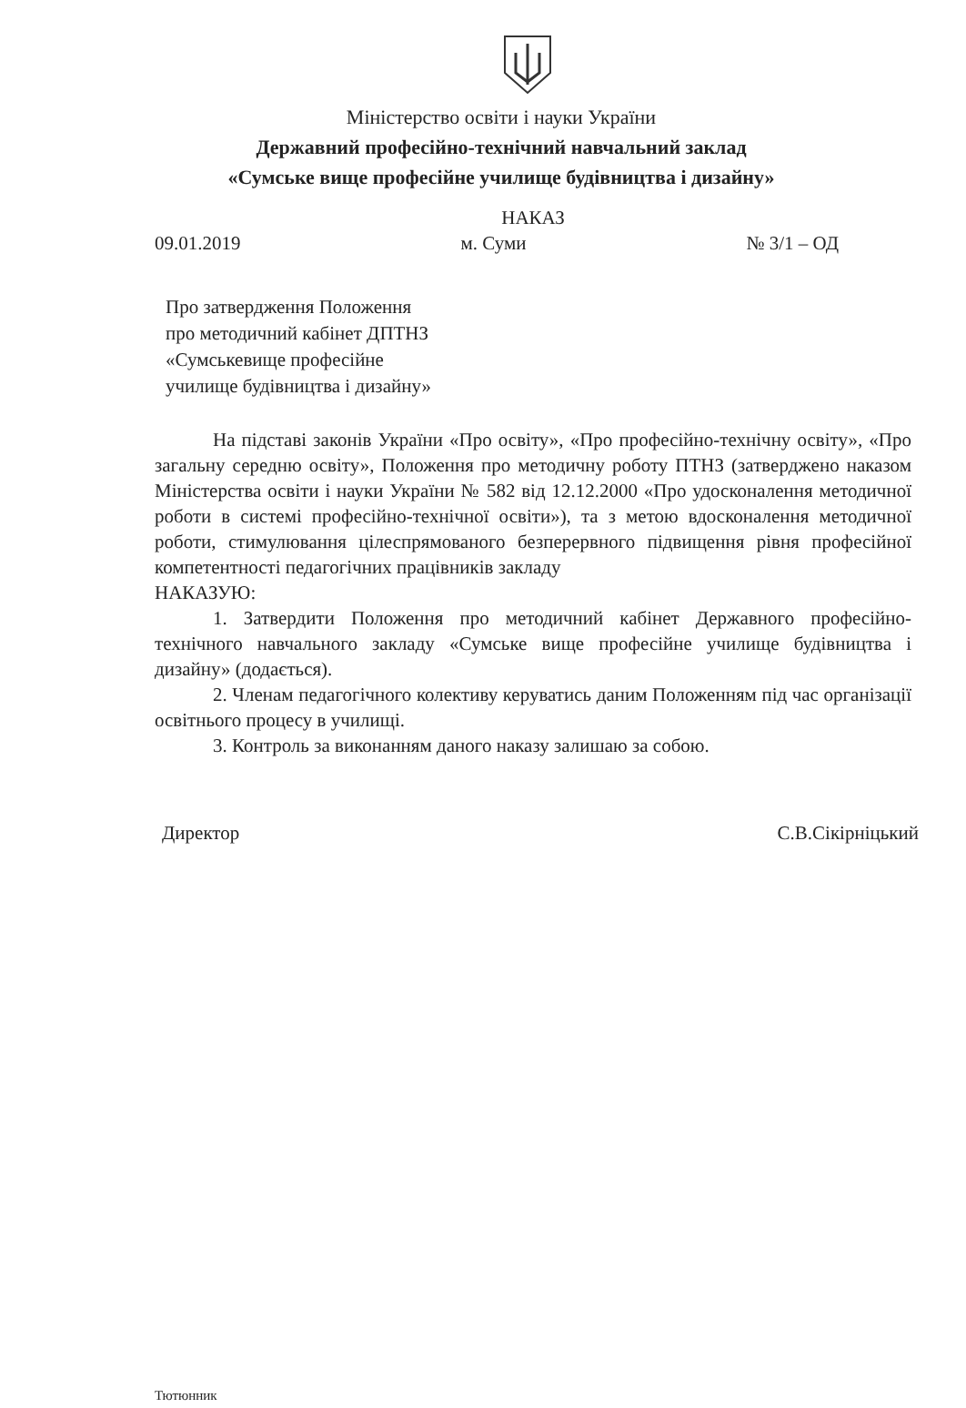Міністерство освіти і науки України
Державний професійно-технічний навчальний заклад
«Сумське вище професійне училище будівництва і дизайну»
НАКАЗ
09.01.2019 м. Суми № 3/1 – ОД
Про затвердження Положення
про методичний кабінет ДПТНЗ
«Сумськевище професійне
училище будівництва і дизайну»
На підставі законів України «Про освіту», «Про професійно-технічну освіту», «Про загальну середню освіту», Положення про методичну роботу ПТНЗ (затверджено наказом Міністерства освіти і науки України № 582 від 12.12.2000 «Про удосконалення методичної роботи в системі професійно-технічної освіти»), та з метою вдосконалення методичної роботи, стимулювання цілеспрямованого безперервного підвищення рівня професійної компетентності педагогічних працівників закладу
НАКАЗУЮ:
1. Затвердити Положення про методичний кабінет Державного професійно-технічного навчального закладу «Сумське вище професійне училище будівництва і дизайну» (додається).
2. Членам педагогічного колективу керуватись даним Положенням під час організації освітнього процесу в училищі.
3. Контроль за виконанням даного наказу залишаю за собою.
Директор С.В.Сікірніцький
Тютюнник